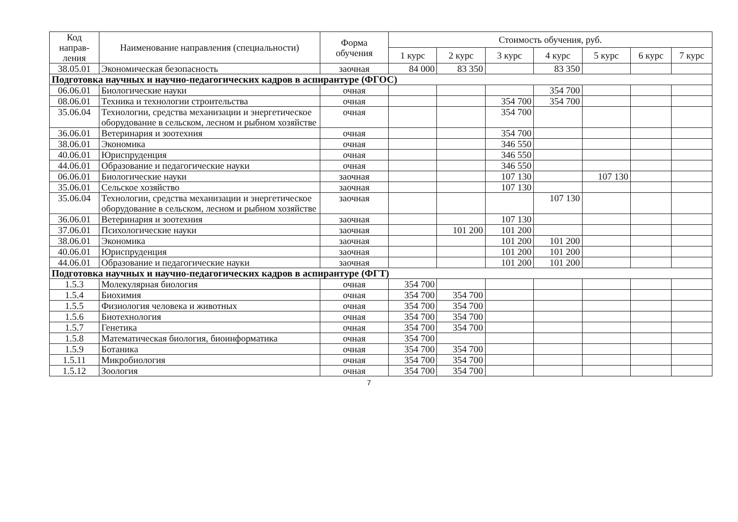| Код направ-ления | Наименование направления (специальности) | Форма обучения | Стоимость обучения, руб. | | | | | | |
| --- | --- | --- | --- | --- | --- | --- | --- | --- | --- |
| | | | 1 курс | 2 курс | 3 курс | 4 курс | 5 курс | 6 курс | 7 курс |
| 38.05.01 | Экономическая безопасность | заочная | 84 000 | 83 350 | | 83 350 | | | |
| Подготовка научных и научно-педагогических кадров в аспирантуре (ФГОС) | | | | | | | | | |
| 06.06.01 | Биологические науки | очная | | | | 354 700 | | | |
| 08.06.01 | Техника и технологии строительства | очная | | | 354 700 | 354 700 | | | |
| 35.06.04 | Технологии, средства механизации и энергетическое оборудование в сельском, лесном и рыбном хозяйстве | очная | | | 354 700 | | | | |
| 36.06.01 | Ветеринария и зоотехния | очная | | | 354 700 | | | | |
| 38.06.01 | Экономика | очная | | | 346 550 | | | | |
| 40.06.01 | Юриспруденция | очная | | | 346 550 | | | | |
| 44.06.01 | Образование и педагогические науки | очная | | | 346 550 | | | | |
| 06.06.01 | Биологические науки | заочная | | | 107 130 | | 107 130 | | |
| 35.06.01 | Сельское хозяйство | заочная | | | 107 130 | | | | |
| 35.06.04 | Технологии, средства механизации и энергетическое оборудование в сельском, лесном и рыбном хозяйстве | заочная | | | | 107 130 | | | |
| 36.06.01 | Ветеринария и зоотехния | заочная | | | 107 130 | | | | |
| 37.06.01 | Психологические науки | заочная | | 101 200 | 101 200 | | | | |
| 38.06.01 | Экономика | заочная | | | 101 200 | 101 200 | | | |
| 40.06.01 | Юриспруденция | заочная | | | 101 200 | 101 200 | | | |
| 44.06.01 | Образование и педагогические науки | заочная | | | 101 200 | 101 200 | | | |
| Подготовка научных и научно-педагогических кадров в аспирантуре (ФГТ) | | | | | | | | | |
| 1.5.3 | Молекулярная биология | очная | 354 700 | | | | | | |
| 1.5.4 | Биохимия | очная | 354 700 | 354 700 | | | | | |
| 1.5.5 | Физиология человека и животных | очная | 354 700 | 354 700 | | | | | |
| 1.5.6 | Биотехнология | очная | 354 700 | 354 700 | | | | | |
| 1.5.7 | Генетика | очная | 354 700 | 354 700 | | | | | |
| 1.5.8 | Математическая биология, биоинформатика | очная | 354 700 | | | | | | |
| 1.5.9 | Ботаника | очная | 354 700 | 354 700 | | | | | |
| 1.5.11 | Микробиология | очная | 354 700 | 354 700 | | | | | |
| 1.5.12 | Зоология | очная | 354 700 | 354 700 | | | | | |
7